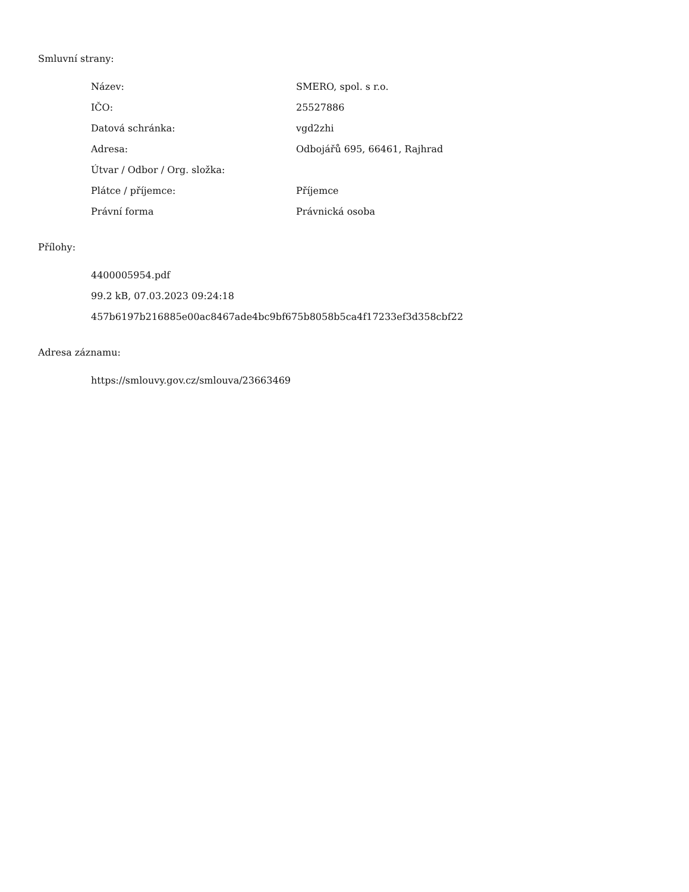Smluvní strany:
| Název: | SMERO, spol. s r.o. |
| IČO: | 25527886 |
| Datová schránka: | vgd2zhi |
| Adresa: | Odbojářů 695, 66461, Rajhrad |
| Útvar / Odbor / Org. složka: | |
| Plátce / příjemce: | Příjemce |
| Právní forma | Právnická osoba |
Přílohy:
4400005954.pdf
99.2 kB, 07.03.2023 09:24:18
457b6197b216885e00ac8467ade4bc9bf675b8058b5ca4f17233ef3d358cbf22
Adresa záznamu:
https://smlouvy.gov.cz/smlouva/23663469